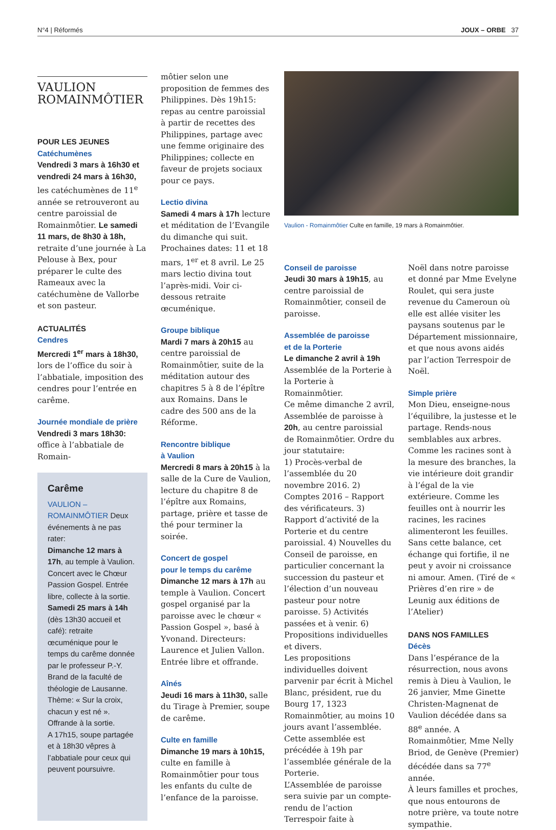N°4 | Réformés JOUX – ORBE 37
VAULION
ROMAINMÔTIER
POUR LES JEUNES
Catéchumènes
Vendredi 3 mars à 16h30 et vendredi 24 mars à 16h30, les catéchumènes de 11<sup>e</sup> année se retrouveront au centre paroissial de Romainmôtier. Le samedi 11 mars, de 8h30 à 18h, retraite d’une journée à La Pelouse à Bex, pour préparer le culte des Rameaux avec la catéchumène de Vallorbe et son pasteur.
ACTUALITÉS
Cendres
Mercredi 1<sup>er</sup> mars à 18h30, lors de l’office du soir à l’abbatiale, imposition des cendres pour l’entrée en carême.
Journée mondiale de prière
Vendredi 3 mars 18h30: office à l’abbatiale de Romain-
Carême
VAULION – ROMAINMÔTIER Deux événements à ne pas rater:
Dimanche 12 mars à 17h, au temple à Vaulion. Concert avec le Chœur Passion Gospel. Entrée libre, collecte à la sortie.
Samedi 25 mars à 14h (dès 13h30 accueil et café): retraite œcuménique pour le temps du carême donnée par le professeur P.-Y. Brand de la faculté de théologie de Lausanne. Thème: « Sur la croix, chacun y est né ». Offrande à la sortie.
A 17h15, soupe partagée et à 18h30 vêpres à l’abbatiale pour ceux qui peuvent poursuivre.
môtier selon une proposition de femmes des Philippines. Dès 19h15: repas au centre paroissial à partir de recettes des Philippines, partage avec une femme originaire des Philippines; collecte en faveur de projets sociaux pour ce pays.
Lectio divina
Samedi 4 mars à 17h lecture et méditation de l’Evangile du dimanche qui suit. Prochaines dates: 11 et 18 mars, 1<sup>er</sup> et 8 avril. Le 25 mars lectio divina tout l’après-midi. Voir ci-dessous retraite œcuménique.
Groupe biblique
Mardi 7 mars à 20h15 au centre paroissial de Romainmôtier, suite de la méditation autour des chapitres 5 à 8 de l’épître aux Romains. Dans le cadre des 500 ans de la Réforme.
Rencontre biblique
à Vaulion
Mercredi 8 mars à 20h15 à la salle de la Cure de Vaulion, lecture du chapitre 8 de l’épître aux Romains, partage, prière et tasse de thé pour terminer la soirée.
Concert de gospel
pour le temps du carême
Dimanche 12 mars à 17h au temple à Vaulion. Concert gospel organisé par la paroisse avec le chœur « Passion Gospel », basé à Yvonand. Directeurs: Laurence et Julien Vallon. Entrée libre et offrande.
Aînés
Jeudi 16 mars à 11h30, salle du Tirage à Premier, soupe de carême.
Culte en famille
Dimanche 19 mars à 10h15, culte en famille à Romainmôtier pour tous les enfants du culte de l’enfance de la paroisse.
Vaulion - Romainmôtier Culte en famille, 19 mars à Romainmôtier.
Conseil de paroisse
Jeudi 30 mars à 19h15, au centre paroissial de Romainmôtier, conseil de paroisse.
Assemblée de paroisse
et de la Porterie
Le dimanche 2 avril à 19h Assemblée de la Porterie à la Porterie à Romainmôtier.
Ce même dimanche 2 avril, Assemblée de paroisse à 20h, au centre paroissial de Romainmôtier. Ordre du jour statutaire:
1) Procès-verbal de l’assemblée du 20 novembre 2016. 2) Comptes 2016 – Rapport des vérificateurs. 3) Rapport d’activité de la Porterie et du centre paroissial. 4) Nouvelles du Conseil de paroisse, en particulier concernant la succession du pasteur et l’élection d’un nouveau pasteur pour notre paroisse. 5) Activités passées et à venir. 6) Propositions individuelles et divers.
Les propositions individuelles doivent parvenir par écrit à Michel Blanc, président, rue du Bourg 17, 1323 Romainmôtier, au moins 10 jours avant l’assemblée.
Cette assemblée est précédée à 19h par l’assemblée générale de la Porterie.
L’Assemblée de paroisse sera suivie par un compte-rendu de l’action Terrespoir faite à
Noël dans notre paroisse et donné par Mme Evelyne Roulet, qui sera juste revenue du Cameroun où elle est allée visiter les paysans soutenus par le Département missionnaire, et que nous avons aidés par l’action Terrespoir de Noël.
Simple prière
Mon Dieu, enseigne-nous l’équilibre, la justesse et le partage. Rends-nous semblables aux arbres. Comme les racines sont à la mesure des branches, la vie intérieure doit grandir à l’égal de la vie extérieure. Comme les feuilles ont à nourrir les racines, les racines alimenteront les feuilles. Sans cette balance, cet échange qui fortifie, il ne peut y avoir ni croissance ni amour. Amen. (Tiré de « Prières d’en rire » de Leunig aux éditions de l’Atelier)
DANS NOS FAMILLES
Décès
Dans l’espérance de la résurrection, nous avons remis à Dieu à Vaulion, le 26 janvier, Mme Ginette Christen-Magnenat de Vaulion décédée dans sa 88<sup>e</sup> année. A Romainmôtier, Mme Nelly Briod, de Genève (Premier) décédée dans sa 77<sup>e</sup> année.
À leurs familles et proches, que nous entourons de notre prière, va toute notre sympathie.